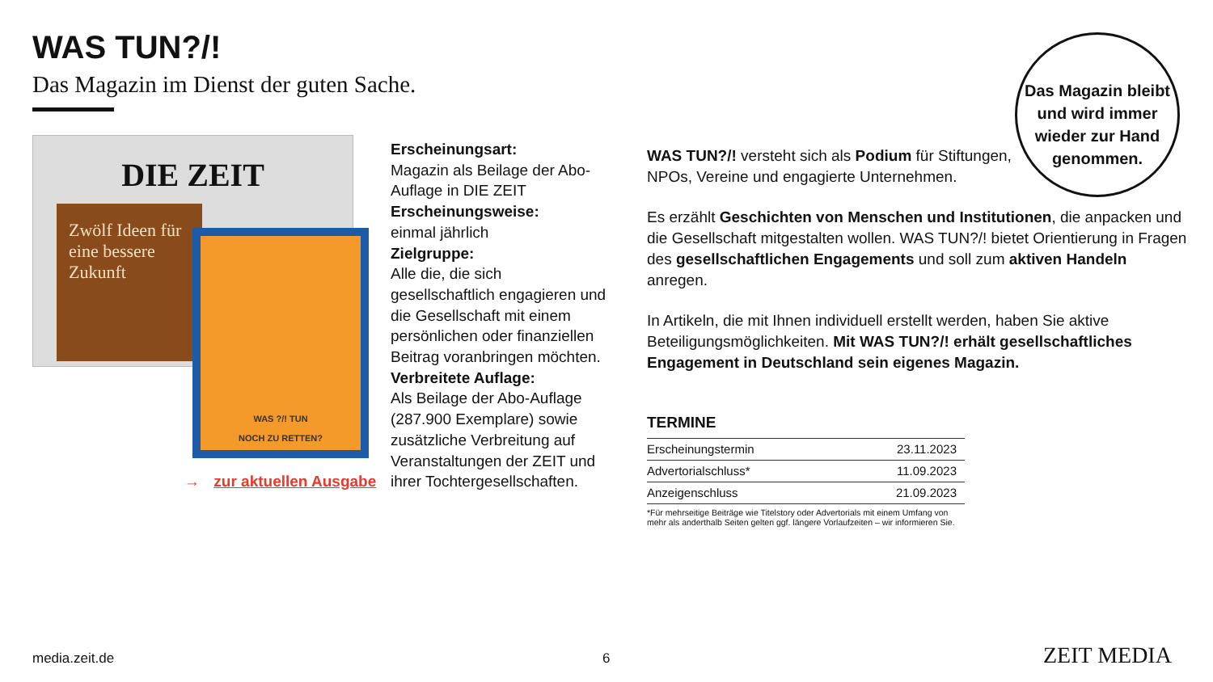WAS TUN?/!
Das Magazin im Dienst der guten Sache.
DIE ZEIT
Zwölf Ideen für eine bessere Zukunft
WAS ?/! TUN
NOCH ZU RETTEN?
→ zur aktuellen Ausgabe
Erscheinungsart:
Magazin als Beilage der Abo-Auflage in DIE ZEIT
Erscheinungsweise:
einmal jährlich
Zielgruppe:
Alle die, die sich gesellschaftlich engagieren und die Gesellschaft mit einem persönlichen oder finanziellen Beitrag voranbringen möchten.
Verbreitete Auflage:
Als Beilage der Abo-Auflage (287.900 Exemplare) sowie zusätzliche Verbreitung auf Veranstaltungen der ZEIT und ihrer Tochtergesellschaften.
WAS TUN?/! versteht sich als Podium für Stiftungen,
NPOs, Vereine und engagierte Unternehmen.
Es erzählt Geschichten von Menschen und Institutionen, die anpacken und die Gesellschaft mitgestalten wollen. WAS TUN?/! bietet Orientierung in Fragen des gesellschaftlichen Engagements und soll zum aktiven Handeln anregen.
In Artikeln, die mit Ihnen individuell erstellt werden, haben Sie aktive Beteiligungsmöglichkeiten. Mit WAS TUN?/! erhält gesellschaftliches Engagement in Deutschland sein eigenes Magazin.
Das Magazin bleibt und wird immer wieder zur Hand genommen.
TERMINE
| Erscheinungstermin | 23.11.2023 |
| Advertorialschluss* | 11.09.2023 |
| Anzeigenschluss | 21.09.2023 |
*Für mehrseitige Beiträge wie Titelstory oder Advertorials mit einem Umfang von mehr als anderthalb Seiten gelten ggf. längere Vorlaufzeiten – wir informieren Sie.
media.zeit.de 6 ZEIT MEDIA